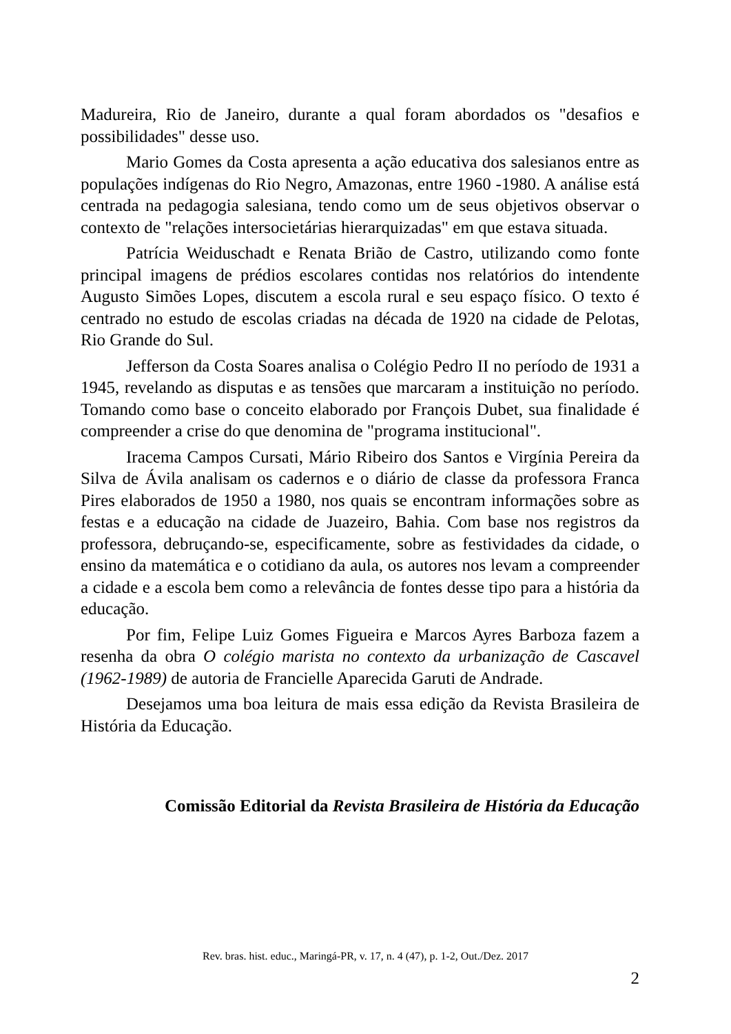Madureira, Rio de Janeiro, durante a qual foram abordados os "desafios e possibilidades" desse uso.
Mario Gomes da Costa apresenta a ação educativa dos salesianos entre as populações indígenas do Rio Negro, Amazonas, entre 1960 -1980. A análise está centrada na pedagogia salesiana, tendo como um de seus objetivos observar o contexto de "relações intersocietárias hierarquizadas" em que estava situada.
Patrícia Weiduschadt e Renata Brião de Castro, utilizando como fonte principal imagens de prédios escolares contidas nos relatórios do intendente Augusto Simões Lopes, discutem a escola rural e seu espaço físico. O texto é centrado no estudo de escolas criadas na década de 1920 na cidade de Pelotas, Rio Grande do Sul.
Jefferson da Costa Soares analisa o Colégio Pedro II no período de 1931 a 1945, revelando as disputas e as tensões que marcaram a instituição no período. Tomando como base o conceito elaborado por François Dubet, sua finalidade é compreender a crise do que denomina de "programa institucional".
Iracema Campos Cursati, Mário Ribeiro dos Santos e Virgínia Pereira da Silva de Ávila analisam os cadernos e o diário de classe da professora Franca Pires elaborados de 1950 a 1980, nos quais se encontram informações sobre as festas e a educação na cidade de Juazeiro, Bahia. Com base nos registros da professora, debruçando-se, especificamente, sobre as festividades da cidade, o ensino da matemática e o cotidiano da aula, os autores nos levam a compreender a cidade e a escola bem como a relevância de fontes desse tipo para a história da educação.
Por fim, Felipe Luiz Gomes Figueira e Marcos Ayres Barboza fazem a resenha da obra O colégio marista no contexto da urbanização de Cascavel (1962-1989) de autoria de Francielle Aparecida Garuti de Andrade.
Desejamos uma boa leitura de mais essa edição da Revista Brasileira de História da Educação.
Comissão Editorial da Revista Brasileira de História da Educação
Rev. bras. hist. educ., Maringá-PR, v. 17, n. 4 (47), p. 1-2, Out./Dez. 2017
2